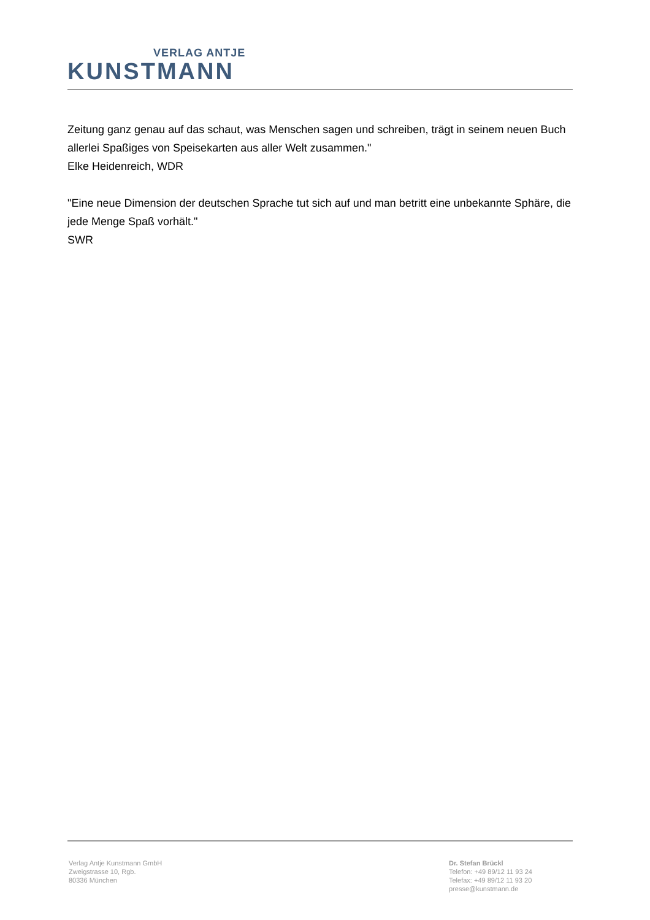VERLAG ANTJE
KUNSTMANN
Zeitung ganz genau auf das schaut, was Menschen sagen und schreiben, trägt in seinem neuen Buch allerlei Spaßiges von Speisekarten aus aller Welt zusammen."
Elke Heidenreich, WDR
"Eine neue Dimension der deutschen Sprache tut sich auf und man betritt eine unbekannte Sphäre, die jede Menge Spaß vorhält."
SWR
Verlag Antje Kunstmann GmbH
Zweigstrasse 10, Rgb.
80336 München
Dr. Stefan Brückl
Telefon: +49 89/12 11 93 24
Telefax: +49 89/12 11 93 20
presse@kunstmann.de